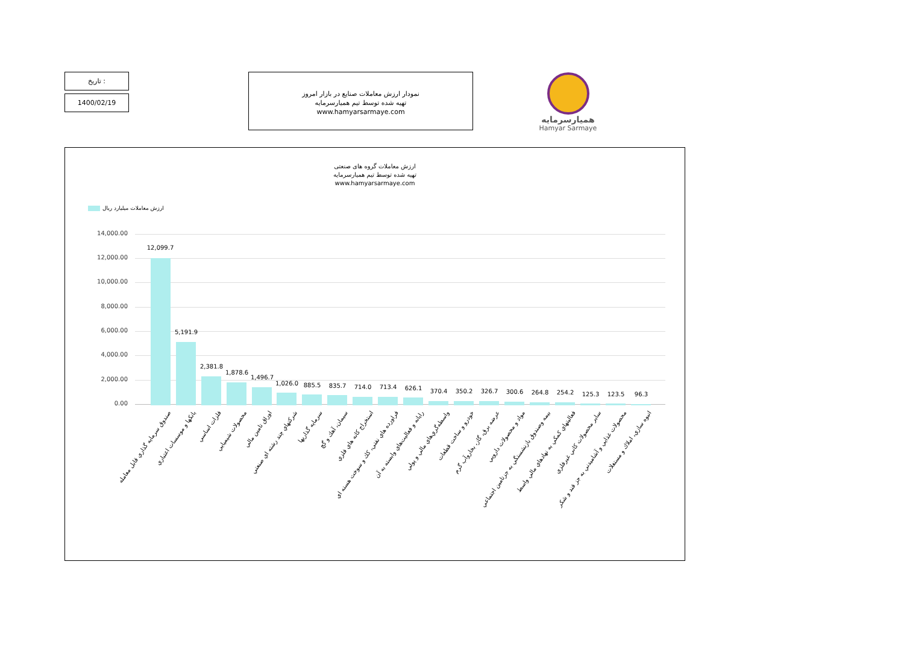تاریخ :
1400/02/19
نمودار ارزش معاملات صنایع در بازار امروز
تهیه شده توسط تیم همیارسرمایه
www.hamyarsarmaye.com
همیارسرمایه
Hamyar Sarmaye
ارزش معاملات گروه های صنعتی
تهیه شده توسط تیم همیارسرمایه
www.hamyarsarmaye.com
ارزش معاملات میلیارد ریال
14,000.00
12,000.00
10,000.00
8,000.00
6,000.00
4,000.00
2,000.00
0.00
12,099.7
5,191.9
2,381.8
1,878.6
1,496.7
1,026.0 885.5 835.7 714.0 713.4 626.1 370.4 350.2 326.7 300.6 264.8 254.2 125.3 123.5 96.3
صندوق سرمايه گذاري قابل معامله بانكها و موسسات اعتباري فلزات اساسي محصولات شيميايي اوراق تامين مالي شركتهاي چند رشته اي صنعتي سرمايه گذاريها سيمان، آهك و گچ استخراج كانه هاي فلزي فراورده هاي نفتي، كك و سوخت هسته اي رايانه و فعاليت‌هاي وابسته به آن واسطه‌گري‌هاي مالي و پولي خودرو و ساخت قطعات عرضه برق، گاز، بخاروآب گرم مواد و محصولات دارويي بيمه وصندوق بازنشستگي به جزتامين اجتماعي فعاليتهاي كمكي به نهادهاي مالي واسط ساير محصولات كاني غيرفلزي محصولات غذايي و آشاميدني به جز قند و شكر انبوه سازي، املاك و مستغلات